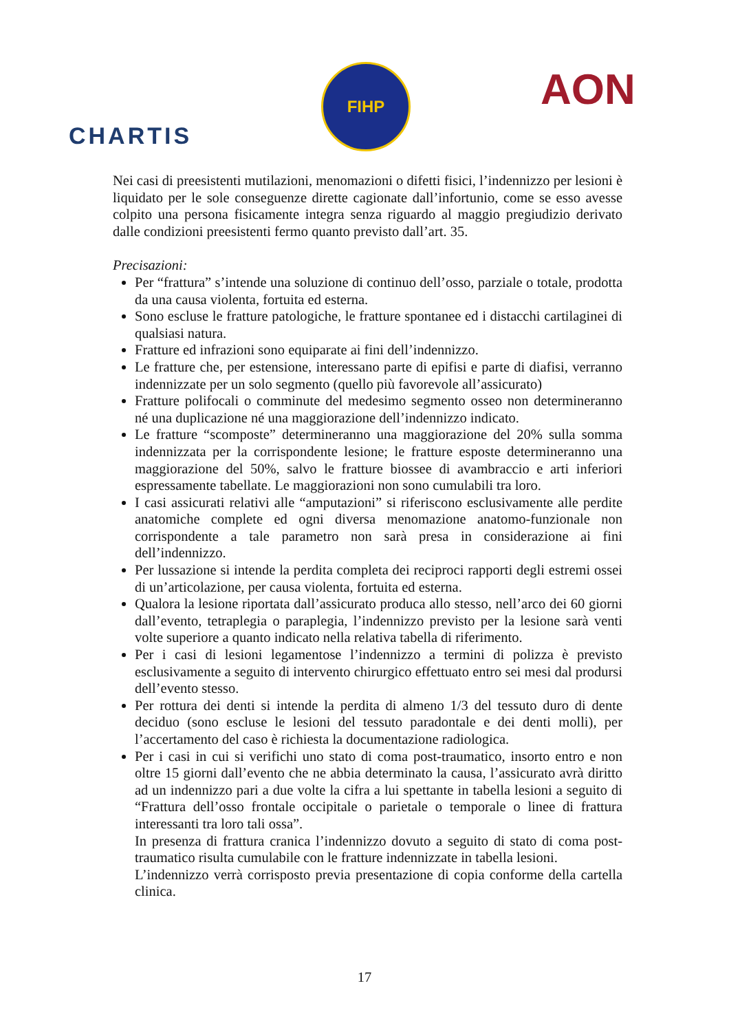CHARTIS
FIHP
AON
Nei casi di preesistenti mutilazioni, menomazioni o difetti fisici, l’indennizzo per lesioni è liquidato per le sole conseguenze dirette cagionate dall’infortunio, come se esso avesse colpito una persona fisicamente integra senza riguardo al maggio pregiudizio derivato dalle condizioni preesistenti fermo quanto previsto dall’art. 35.
Precisazioni:
Per “frattura” s’intende una soluzione di continuo dell’osso, parziale o totale, prodotta da una causa violenta, fortuita ed esterna.
Sono escluse le fratture patologiche, le fratture spontanee ed i distacchi cartilaginei di qualsiasi natura.
Fratture ed infrazioni sono equiparate ai fini dell’indennizzo.
Le fratture che, per estensione, interessano parte di epifisi e parte di diafisi, verranno indennizzate per un solo segmento (quello più favorevole all’assicurato)
Fratture polifocali o comminute del medesimo segmento osseo non determineranno né una duplicazione né una maggiorazione dell’indennizzo indicato.
Le fratture “scomposte” determineranno una maggiorazione del 20% sulla somma indennizzata per la corrispondente lesione; le fratture esposte determineranno una maggiorazione del 50%, salvo le fratture biossee di avambraccio e arti inferiori espressamente tabellate. Le maggiorazioni non sono cumulabili tra loro.
I casi assicurati relativi alle “amputazioni” si riferiscono esclusivamente alle perdite anatomiche complete ed ogni diversa menomazione anatomo-funzionale non corrispondente a tale parametro non sarà presa in considerazione ai fini dell’indennizzo.
Per lussazione si intende la perdita completa dei reciproci rapporti degli estremi ossei di un’articolazione, per causa violenta, fortuita ed esterna.
Qualora la lesione riportata dall’assicurato produca allo stesso, nell’arco dei 60 giorni dall’evento, tetraplegia o paraplegia, l’indennizzo previsto per la lesione sarà venti volte superiore a quanto indicato nella relativa tabella di riferimento.
Per i casi di lesioni legamentose l’indennizzo a termini di polizza è previsto esclusivamente a seguito di intervento chirurgico effettuato entro sei mesi dal prodursi dell’evento stesso.
Per rottura dei denti si intende la perdita di almeno 1/3 del tessuto duro di dente deciduo (sono escluse le lesioni del tessuto paradontale e dei denti molli), per l’accertamento del caso è richiesta la documentazione radiologica.
Per i casi in cui si verifichi uno stato di coma post-traumatico, insorto entro e non oltre 15 giorni dall’evento che ne abbia determinato la causa, l’assicurato avrà diritto ad un indennizzo pari a due volte la cifra a lui spettante in tabella lesioni a seguito di “Frattura dell’osso frontale occipitale o parietale o temporale o linee di frattura interessanti tra loro tali ossa”.
In presenza di frattura cranica l’indennizzo dovuto a seguito di stato di coma post-traumatico risulta cumulabile con le fratture indennizzate in tabella lesioni.
L’indennizzo verrà corrisposto previa presentazione di copia conforme della cartella clinica.
17